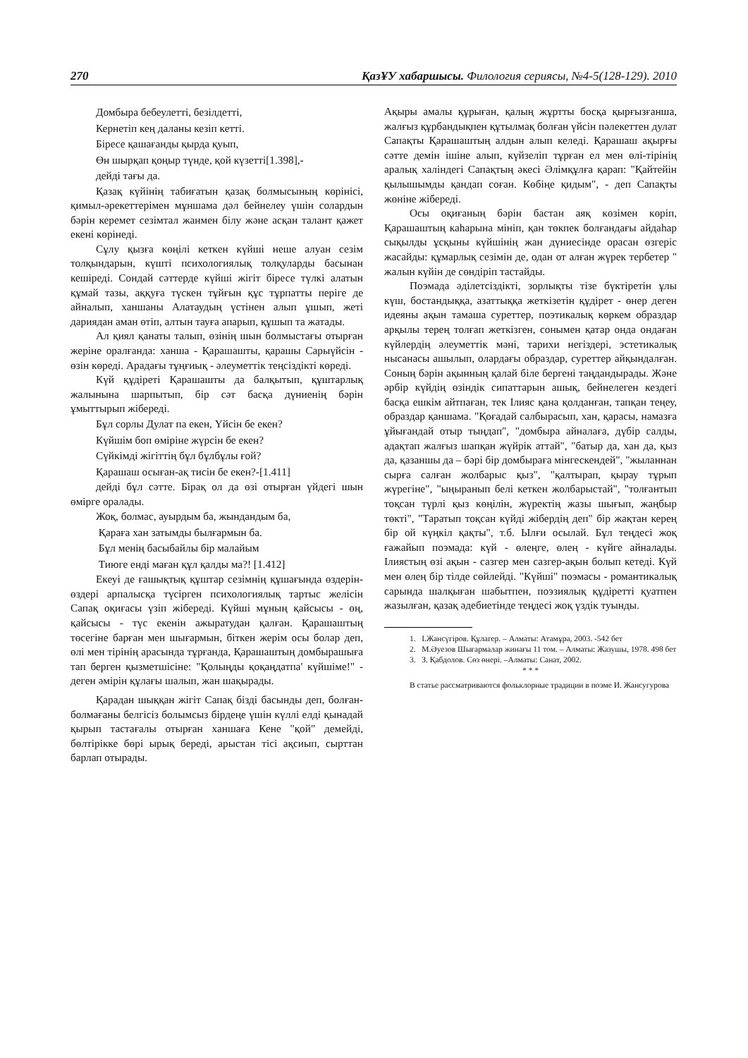270 ҚазҰУ хабаршысы. Филология сериясы, №4-5(128-129). 2010
Домбыра бебеулетті, безілдетті,
Кернетіп кең даланы кезіп кетті.
Біресе қашағанды қырда қуып,
Өн шырқап қоңыр түнде, қой күзетті[1.398],-
дейді тағы да.
Қазақ күйінің табиғатын қазақ болмысының көрінісі, қимыл-әрекеттерімен мұншама дәл бейнелеу үшін солардын бәрін керемет сезімтал жанмен білу және асқан талант қажет екені көрінеді.
Сұлу қызға көңілі кеткен күйші неше алуан сезім толқындарын, күшті психологиялық толқуларды басынан кешіреді. Сондай сәттерде күйші жігіт біресе түлкі алатын құмай тазы, аққуға түскен тұйғын құс тұрпатты періге де айналып, ханшаны Алатаудың үстінен алып ұшып, жеті дариядан аман өтіп, алтын тауға апарып, құшып та жатады.
Ал қиял қанаты талып, өзінің шын болмыстағы отырған жеріне оралғанда: ханша - Қарашашты, қарашы Сарыүйсін - өзін көреді. Арадағы тұңғиық - әлеуметтік теңсіздікті көреді.
Күй құдіреті Қарашашты да балқытып, құштарлық жалынына шарпытып, бір сәт басқа дүниенің бәрін ұмыттырып жібереді.
Бұл сорлы Дулат па екен, Үйсін бе екен?
Күйшім боп өміріне жүрсін бе екен?
Сүйкімді жігіттің бұл бұлбұлы ғой?
Қарашаш осыған-ақ тисін бе екен?-[1.411]
дейді бұл сәтте. Бірақ ол да өзі отырған үйдегі шын өмірге оралады.
Жоқ, болмас, ауырдым ба, жындандым ба,
Қараға хан затымды былғармын ба.
Бұл менің басыбайлы бір малайым
Тиюге енді маған құл қалды ма?! [1.412]
Екеуі де ғашықтық құштар сезімнің құшағында өздерін- өздері арпалысқа түсірген психологиялық тартыс желісін Сапақ оқиғасы үзіп жібереді. Күйші мұның қайсысы - өң, қайсысы - түс екенін ажыратудан қалған. Қарашаштың төсегіне барған мен шығармын, біткен жерім осы болар деп, өлі мен тірінің арасында тұрғанда, Қарашаштың домбырашыға тап берген қызметшісіне: "Қолыңды қоқаңдатпа' күйшіме!" - деген әмірін құлағы шалып, жан шақырады.
Қарадан шыққан жігіт Сапақ бізді басынды деп, болған-болмағаны белгісіз болымсыз бірдеңе үшін күллі елді қынадай қырып тастағалы отырған ханшаға Кене "қой" демейді, бөлтірікке бөрі ырық береді, арыстан тісі ақсиып, сырттан барлап отырады.
Ақыры амалы құрыған, қалың жұртты босқа қырғызғанша, жалғыз құрбандықпен құтылмақ болған үйсін пәлекеттен дулат Сапақты Қарашаштың алдын алып келеді. Қарашаш ақырғы сәтте демін ішіне алып, күйзеліп тұрған ел мен өлі-тірінің аралық халіндегі Сапақтың әкесі Әлімқұлға қарап: "Қайтейін қылышымды қандап соған. Көбіңе қидым", - деп Сапақты жөніне жібереді.
Осы оқиғаның бәрін бастан аяқ көзімен көріп, Қарашаштың каһарына мініп, қан төкпек болғандағы айдаһар сықылды ұсқыны күйшінің жан дүниесінде орасан өзгеріс жасайды: құмарлық сезімін де, одан от алған жүрек тербетер " жалын күйін де сөндіріп тастайды.
Поэмада әділетсіздікті, зорлықты тізе бүктіретін ұлы күш, бостандыққа, азаттыққа жеткізетін құдірет - өнер деген идеяны ақын тамаша суреттер, поэтикалық көркем образдар арқылы терең толғап жеткізген, сонымен қатар онда ондаған күйлердің әлеуметтік мәні, тарихи негіздері, эстетикалық нысанасы ашылып, олардағы образдар, суреттер айқындалған. Соның бәрін ақынның қалай біле бергені таңдандырады. Және әрбір күйдің өзіндік сипаттарын ашық, бейнелеген кездегі басқа ешкім айтпаған, тек Ілияс қана қолданған, тапқан теңеу, образдар қаншама. "Қоғадай салбырасып, хан, қарасы, намазға ұйығандай отыр тыңдап", "домбыра айналаға, дүбір салды, адақтап жалғыз шапқан жүйрік аттай", "батыр да, хан да, қыз да, қазаншы да – бәрі бір домбыраға мінгескендей", "жыланнан сырға салған жолбарыс қыз", "қалтырап, қырау тұрып жүрегіне", "ыңыранып белі кеткен жолбарыстай", "толғантып тоқсан түрлі қыз көңілін, жүректің жазы шығып, жаңбыр төкті", "Таратып тоқсан күйді жібердің деп" бір жақтан керең бір ой күңкіл қақты", т.б. Ылғи осылай. Бұл теңдесі жоқ ғажайып поэмада: күй - өлеңге, өлең - күйге айналады. Ілиястың өзі ақын - сазгер мен сазгер-ақын болып кетеді. Күй мен өлең бір тілде сөйлейді. "Күйші" поэмасы - романтикалық сарында шалқыған шабытпен, поэзиялық құдіретті қуатпен жазылған, қазақ әдебиетінде теңдесі жоқ үздік туынды.
1. І.Жансүгіров. Құлагер. – Алматы: Атамұра, 2003. -542 бет
2. М.Әуезов Шығармалар жинағы 11 том. – Алматы: Жазушы, 1978. 498 бет
3. З. Қабдолов. Сөз өнері. –Алматы: Санат, 2002.
* * *
В статье рассматриваются фольклорные традиции в поэме И. Жансугурова